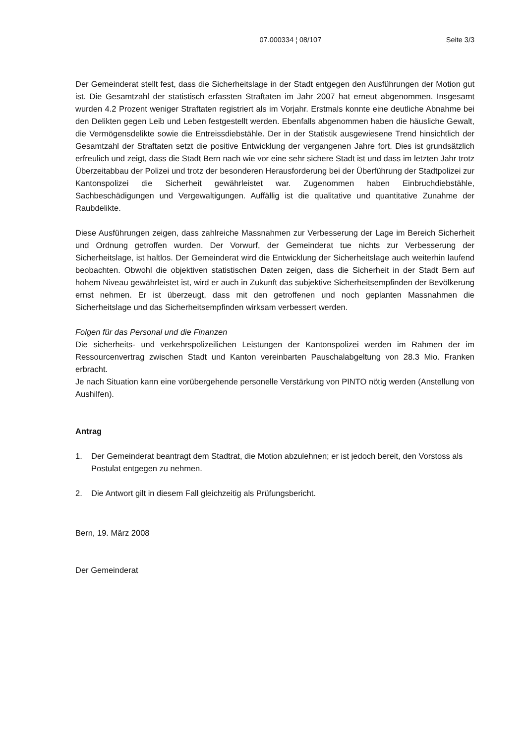07.000334 ¦ 08/107 Seite 3/3
Der Gemeinderat stellt fest, dass die Sicherheitslage in der Stadt entgegen den Ausführungen der Motion gut ist. Die Gesamtzahl der statistisch erfassten Straftaten im Jahr 2007 hat erneut abgenommen. Insgesamt wurden 4.2 Prozent weniger Straftaten registriert als im Vorjahr. Erstmals konnte eine deutliche Abnahme bei den Delikten gegen Leib und Leben festgestellt werden. Ebenfalls abgenommen haben die häusliche Gewalt, die Vermögensdelikte sowie die Entreissdiebstähle. Der in der Statistik ausgewiesene Trend hinsichtlich der Gesamtzahl der Straftaten setzt die positive Entwicklung der vergangenen Jahre fort. Dies ist grundsätzlich erfreulich und zeigt, dass die Stadt Bern nach wie vor eine sehr sichere Stadt ist und dass im letzten Jahr trotz Überzeitabbau der Polizei und trotz der besonderen Herausforderung bei der Überführung der Stadtpolizei zur Kantonspolizei die Sicherheit gewährleistet war. Zugenommen haben Einbruchdiebstähle, Sachbeschädigungen und Vergewaltigungen. Auffällig ist die qualitative und quantitative Zunahme der Raubdelikte.
Diese Ausführungen zeigen, dass zahlreiche Massnahmen zur Verbesserung der Lage im Bereich Sicherheit und Ordnung getroffen wurden. Der Vorwurf, der Gemeinderat tue nichts zur Verbesserung der Sicherheitslage, ist haltlos. Der Gemeinderat wird die Entwicklung der Sicherheitslage auch weiterhin laufend beobachten. Obwohl die objektiven statistischen Daten zeigen, dass die Sicherheit in der Stadt Bern auf hohem Niveau gewährleistet ist, wird er auch in Zukunft das subjektive Sicherheitsempfinden der Bevölkerung ernst nehmen. Er ist überzeugt, dass mit den getroffenen und noch geplanten Massnahmen die Sicherheitslage und das Sicherheitsempfinden wirksam verbessert werden.
Folgen für das Personal und die Finanzen
Die sicherheits- und verkehrspolizeilichen Leistungen der Kantonspolizei werden im Rahmen der im Ressourcenvertrag zwischen Stadt und Kanton vereinbarten Pauschalabgeltung von 28.3 Mio. Franken erbracht.
Je nach Situation kann eine vorübergehende personelle Verstärkung von PINTO nötig werden (Anstellung von Aushilfen).
Antrag
1. Der Gemeinderat beantragt dem Stadtrat, die Motion abzulehnen; er ist jedoch bereit, den Vorstoss als Postulat entgegen zu nehmen.
2. Die Antwort gilt in diesem Fall gleichzeitig als Prüfungsbericht.
Bern, 19. März 2008
Der Gemeinderat